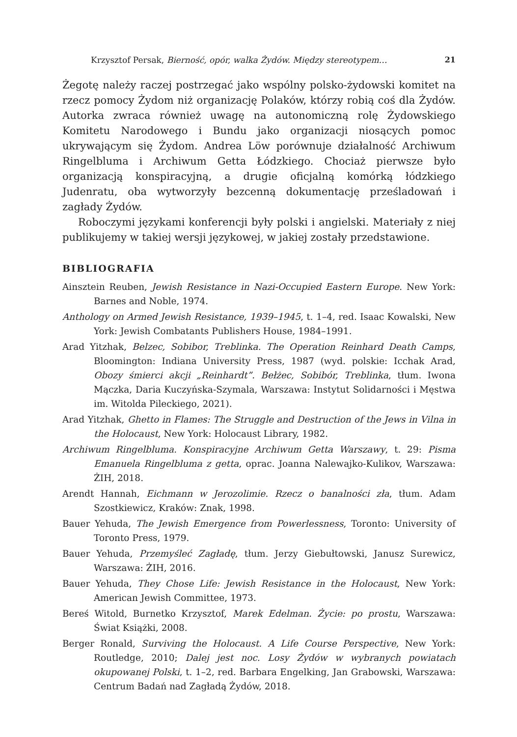Krzysztof Persak, Bierność, opór, walka Żydów. Między stereotypem… 21
Żegotę należy raczej postrzegać jako wspólny polsko-żydowski komitet na rzecz pomocy Żydom niż organizację Polaków, którzy robią coś dla Żydów. Autorka zwraca również uwagę na autonomiczną rolę Żydowskiego Komitetu Narodowego i Bundu jako organizacji niosących pomoc ukrywającym się Żydom. Andrea Löw porównuje działalność Archiwum Ringelbluma i Archiwum Getta Łódzkiego. Chociaż pierwsze było organizacją konspiracyjną, a drugie oficjalną komórką łódzkiego Judenratu, oba wytworzyły bezcenną dokumentację prześladowań i zagłady Żydów.
Roboczymi językami konferencji były polski i angielski. Materiały z niej publikujemy w takiej wersji językowej, w jakiej zostały przedstawione.
BIBLIOGRAFIA
Ainsztein Reuben, Jewish Resistance in Nazi-Occupied Eastern Europe. New York: Barnes and Noble, 1974.
Anthology on Armed Jewish Resistance, 1939–1945, t. 1–4, red. Isaac Kowalski, New York: Jewish Combatants Publishers House, 1984–1991.
Arad Yitzhak, Belzec, Sobibor, Treblinka. The Operation Reinhard Death Camps, Bloomington: Indiana University Press, 1987 (wyd. polskie: Icchak Arad, Obozy śmierci akcji „Reinhardt”. Bełżec, Sobibór, Treblinka, tłum. Iwona Mączka, Daria Kuczyńska-Szymala, Warszawa: Instytut Solidarności i Męstwa im. Witolda Pileckiego, 2021).
Arad Yitzhak, Ghetto in Flames: The Struggle and Destruction of the Jews in Vilna in the Holocaust, New York: Holocaust Library, 1982.
Archiwum Ringelbluma. Konspiracyjne Archiwum Getta Warszawy, t. 29: Pisma Emanuela Ringelbluma z getta, oprac. Joanna Nalewajko-Kulikov, Warszawa: ŻIH, 2018.
Arendt Hannah, Eichmann w Jerozolimie. Rzecz o banalności zła, tłum. Adam Szostkiewicz, Kraków: Znak, 1998.
Bauer Yehuda, The Jewish Emergence from Powerlessness, Toronto: University of Toronto Press, 1979.
Bauer Yehuda, Przemyśleć Zagładę, tłum. Jerzy Giebułtowski, Janusz Surewicz, Warszawa: ŻIH, 2016.
Bauer Yehuda, They Chose Life: Jewish Resistance in the Holocaust, New York: American Jewish Committee, 1973.
Bereś Witold, Burnetko Krzysztof, Marek Edelman. Życie: po prostu, Warszawa: Świat Książki, 2008.
Berger Ronald, Surviving the Holocaust. A Life Course Perspective, New York: Routledge, 2010; Dalej jest noc. Losy Żydów w wybranych powiatach okupowanej Polski, t. 1–2, red. Barbara Engelking, Jan Grabowski, Warszawa: Centrum Badań nad Zagładą Żydów, 2018.